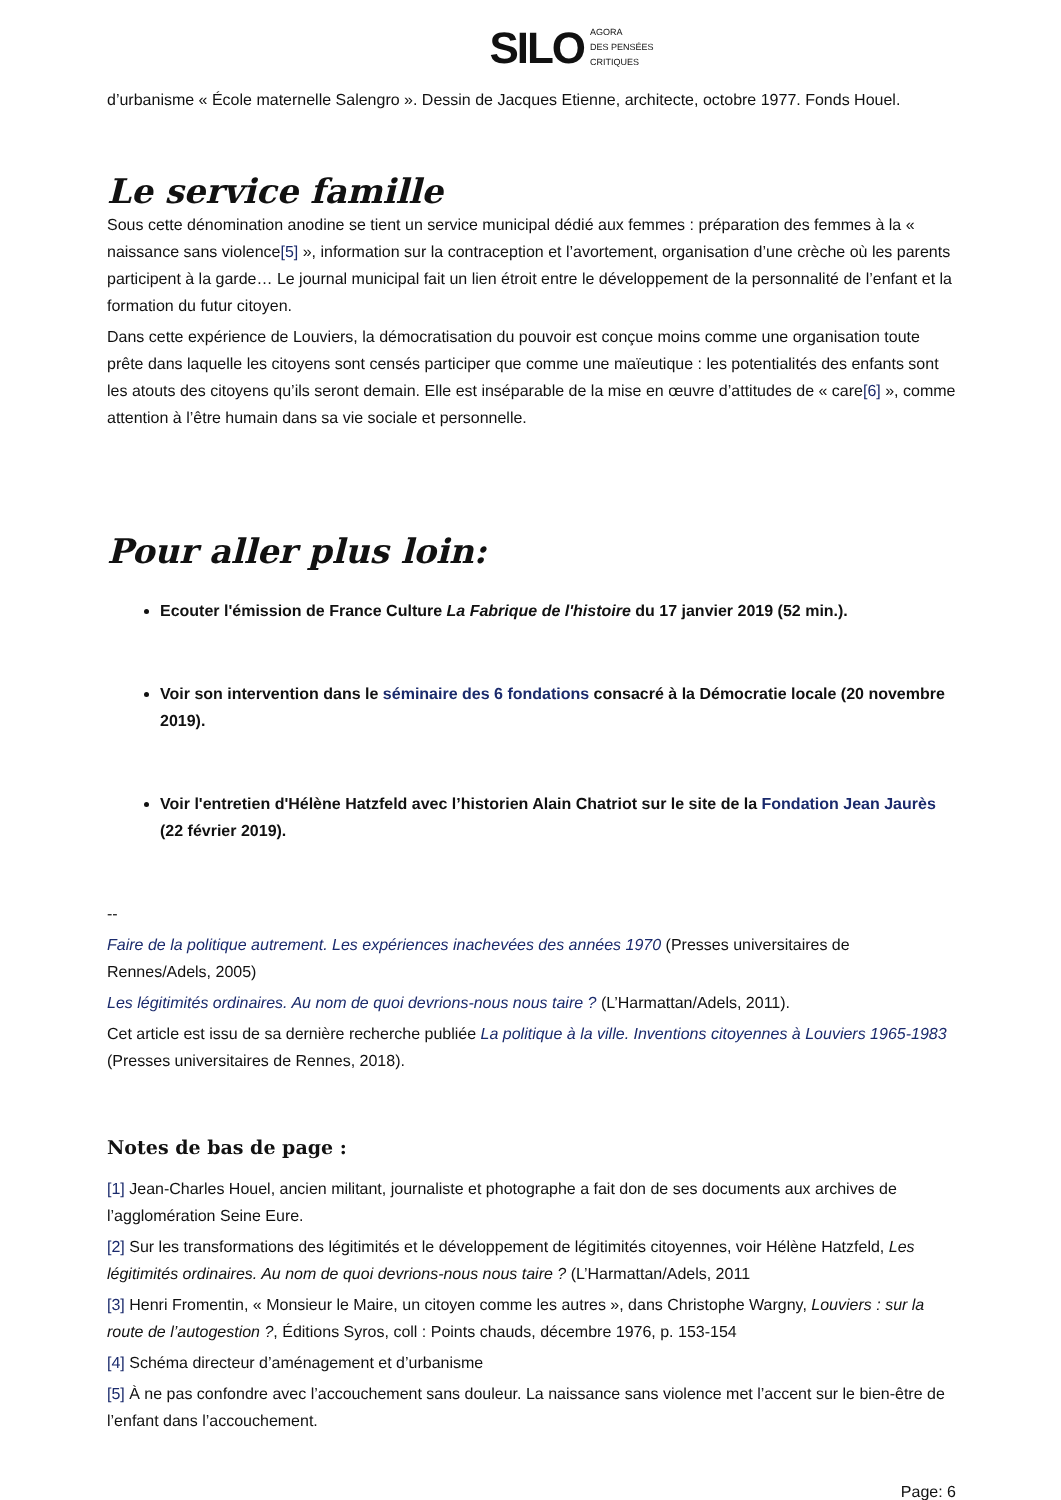SILO AGORA
DES PENSÉES
CRITIQUES
d’urbanisme « École maternelle Salengro ». Dessin de Jacques Etienne, architecte, octobre 1977. Fonds Houel.
Le service famille
Sous cette dénomination anodine se tient un service municipal dédié aux femmes : préparation des femmes à la « naissance sans violence[5] », information sur la contraception et l’avortement, organisation d’une crèche où les parents participent à la garde… Le journal municipal fait un lien étroit entre le développement de la personnalité de l’enfant et la formation du futur citoyen.
Dans cette expérience de Louviers, la démocratisation du pouvoir est conçue moins comme une organisation toute prête dans laquelle les citoyens sont censés participer que comme une maïeutique : les potentialités des enfants sont les atouts des citoyens qu’ils seront demain. Elle est inséparable de la mise en œuvre d’attitudes de « care[6] », comme attention à l’être humain dans sa vie sociale et personnelle.
Pour aller plus loin:
Ecouter l'émission de France Culture La Fabrique de l'histoire du 17 janvier 2019 (52 min.).
Voir son intervention dans le séminaire des 6 fondations consacré à la Démocratie locale (20 novembre 2019).
Voir l'entretien d'Hélène Hatzfeld avec l’historien Alain Chatriot sur le site de la Fondation Jean Jaurès (22 février 2019).
--
Faire de la politique autrement. Les expériences inachevées des années 1970 (Presses universitaires de Rennes/Adels, 2005)
Les légitimités ordinaires. Au nom de quoi devrions-nous nous taire ? (L’Harmattan/Adels, 2011).
Cet article est issu de sa dernière recherche publiée La politique à la ville. Inventions citoyennes à Louviers 1965-1983 (Presses universitaires de Rennes, 2018).
Notes de bas de page :
[1] Jean-Charles Houel, ancien militant, journaliste et photographe a fait don de ses documents aux archives de l’agglomération Seine Eure.
[2] Sur les transformations des légitimités et le développement de légitimités citoyennes, voir Hélène Hatzfeld, Les légitimités ordinaires. Au nom de quoi devrions-nous nous taire ? (L’Harmattan/Adels, 2011
[3] Henri Fromentin, « Monsieur le Maire, un citoyen comme les autres », dans Christophe Wargny, Louviers : sur la route de l’autogestion ?, Éditions Syros, coll : Points chauds, décembre 1976, p. 153-154
[4] Schéma directeur d’aménagement et d’urbanisme
[5] À ne pas confondre avec l’accouchement sans douleur. La naissance sans violence met l’accent sur le bien-être de l’enfant dans l’accouchement.
Page: 6